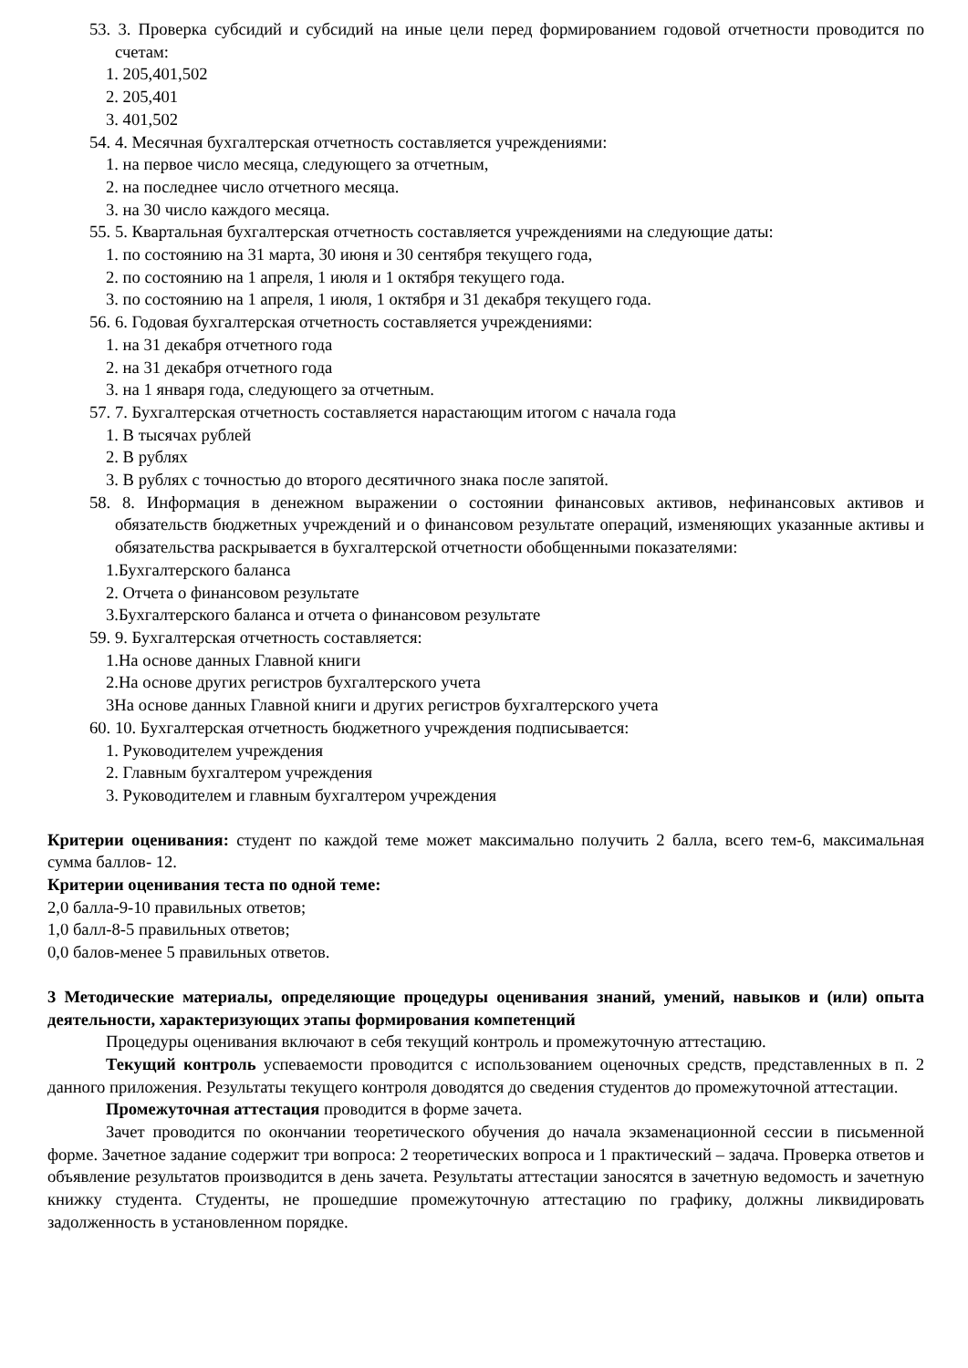53. 3. Проверка субсидий и субсидий на иные цели перед формированием годовой отчетности проводится по счетам:
1. 205,401,502
2. 205,401
3. 401,502
54. 4. Месячная бухгалтерская отчетность составляется учреждениями:
1. на первое число месяца, следующего за отчетным,
2. на последнее число отчетного месяца.
3. на 30 число каждого месяца.
55. 5. Квартальная бухгалтерская отчетность составляется учреждениями на следующие даты:
1. по состоянию на 31 марта, 30 июня и 30 сентября текущего года,
2. по состоянию на 1 апреля, 1 июля и 1 октября текущего года.
3. по состоянию на 1 апреля, 1 июля, 1 октября и 31 декабря текущего года.
56. 6. Годовая бухгалтерская отчетность составляется учреждениями:
1. на 31 декабря отчетного года
2. на 31 декабря отчетного года
3. на 1 января года, следующего за отчетным.
57. 7. Бухгалтерская отчетность составляется нарастающим итогом с начала года
1. В тысячах рублей
2. В рублях
3. В рублях с точностью до второго десятичного знака после запятой.
58. 8. Информация в денежном выражении о состоянии финансовых активов, нефинансовых активов и обязательств бюджетных учреждений и о финансовом результате операций, изменяющих указанные активы и обязательства раскрывается в бухгалтерской отчетности обобщенными показателями:
1.Бухгалтерского баланса
2. Отчета о финансовом результате
3.Бухгалтерского баланса и отчета о финансовом результате
59. 9. Бухгалтерская отчетность составляется:
1.На основе данных Главной книги
2.На основе других регистров бухгалтерского учета
3На основе данных Главной книги и других регистров бухгалтерского учета
60. 10. Бухгалтерская отчетность бюджетного учреждения подписывается:
1. Руководителем учреждения
2. Главным бухгалтером учреждения
3. Руководителем и главным бухгалтером учреждения
Критерии оценивания: студент по каждой теме может максимально получить 2 балла, всего тем-6, максимальная сумма баллов- 12.
Критерии оценивания теста по одной теме:
2,0 балла-9-10 правильных ответов;
1,0 балл-8-5 правильных ответов;
0,0 балов-менее 5 правильных ответов.
3 Методические материалы, определяющие процедуры оценивания знаний, умений, навыков и (или) опыта деятельности, характеризующих этапы формирования компетенций
Процедуры оценивания включают в себя текущий контроль и промежуточную аттестацию.
Текущий контроль успеваемости проводится с использованием оценочных средств, представленных в п. 2 данного приложения. Результаты текущего контроля доводятся до сведения студентов до промежуточной аттестации.
Промежуточная аттестация проводится в форме зачета.
Зачет проводится по окончании теоретического обучения до начала экзаменационной сессии в письменной форме. Зачетное задание содержит три вопроса: 2 теоретических вопроса и 1 практический – задача. Проверка ответов и объявление результатов производится в день зачета. Результаты аттестации заносятся в зачетную ведомость и зачетную книжку студента. Студенты, не прошедшие промежуточную аттестацию по графику, должны ликвидировать задолженность в установленном порядке.